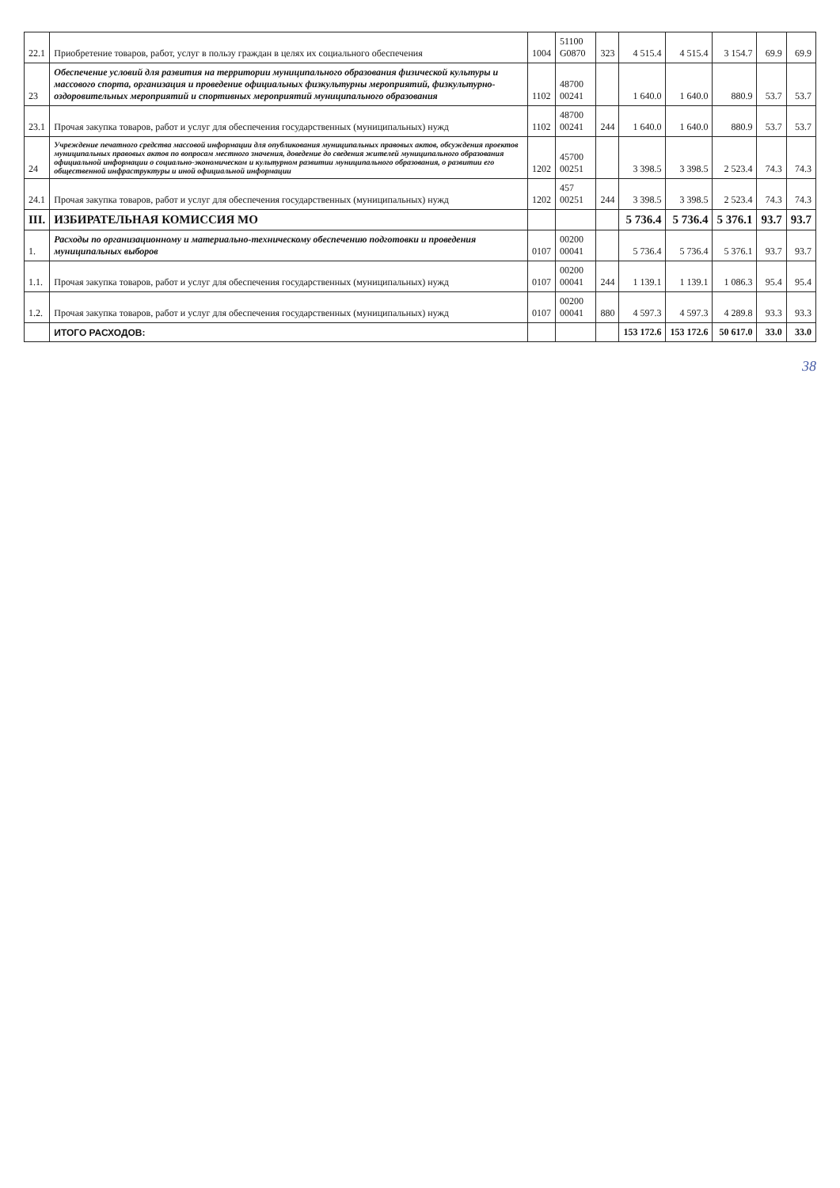| 22.1 | Приобретение товаров, работ, услуг в пользу граждан в целях их социального обеспечения | 1004 | 51100 G0870 | 323 | 4 515.4 | 4 515.4 | 3 154.7 | 69.9 | 69.9 |
| 23 | Обеспечение условий для развития на территории муниципального образования физической культуры и массового спорта, организация и проведение официальных физкультурны мероприятий, физкультурно-оздоровительных мероприятий и спортивных мероприятий муниципального образования | 1102 | 48700 00241 | | 1 640.0 | 1 640.0 | 880.9 | 53.7 | 53.7 |
| 23.1 | Прочая закупка товаров, работ и услуг для обеспечения государственных (муниципальных) нужд | 1102 | 48700 00241 | 244 | 1 640.0 | 1 640.0 | 880.9 | 53.7 | 53.7 |
| 24 | Учреждение печатного средства массовой информации для опубликования муниципальных правовых актов, обсуждения проектов муниципальных правовых актов по вопросам местного значения, доведение до сведения жителей муниципального образования официальной информации о социально-экономическом и культурном развитии муниципального образования, о развитии его общественной инфраструктуры и иной официальной информации | 1202 | 45700 00251 | | 3 398.5 | 3 398.5 | 2 523.4 | 74.3 | 74.3 |
| 24.1 | Прочая закупка товаров, работ и услуг для обеспечения государственных (муниципальных) нужд | 1202 | 457 00251 | 244 | 3 398.5 | 3 398.5 | 2 523.4 | 74.3 | 74.3 |
| III. | ИЗБИРАТЕЛЬНАЯ КОМИССИЯ МО | | | | 5 736.4 | 5 736.4 | 5 376.1 | 93.7 | 93.7 |
| 1. | Расходы по организационному и материально-техническому обеспечению подготовки и проведения муниципальных выборов | 0107 | 00200 00041 | | 5 736.4 | 5 736.4 | 5 376.1 | 93.7 | 93.7 |
| 1.1. | Прочая закупка товаров, работ и услуг для обеспечения государственных (муниципальных) нужд | 0107 | 00200 00041 | 244 | 1 139.1 | 1 139.1 | 1 086.3 | 95.4 | 95.4 |
| 1.2. | Прочая закупка товаров, работ и услуг для обеспечения государственных (муниципальных) нужд | 0107 | 00200 00041 | 880 | 4 597.3 | 4 597.3 | 4 289.8 | 93.3 | 93.3 |
| | ИТОГО РАСХОДОВ: | | | | 153 172.6 | 153 172.6 | 50 617.0 | 33.0 | 33.0 |
38